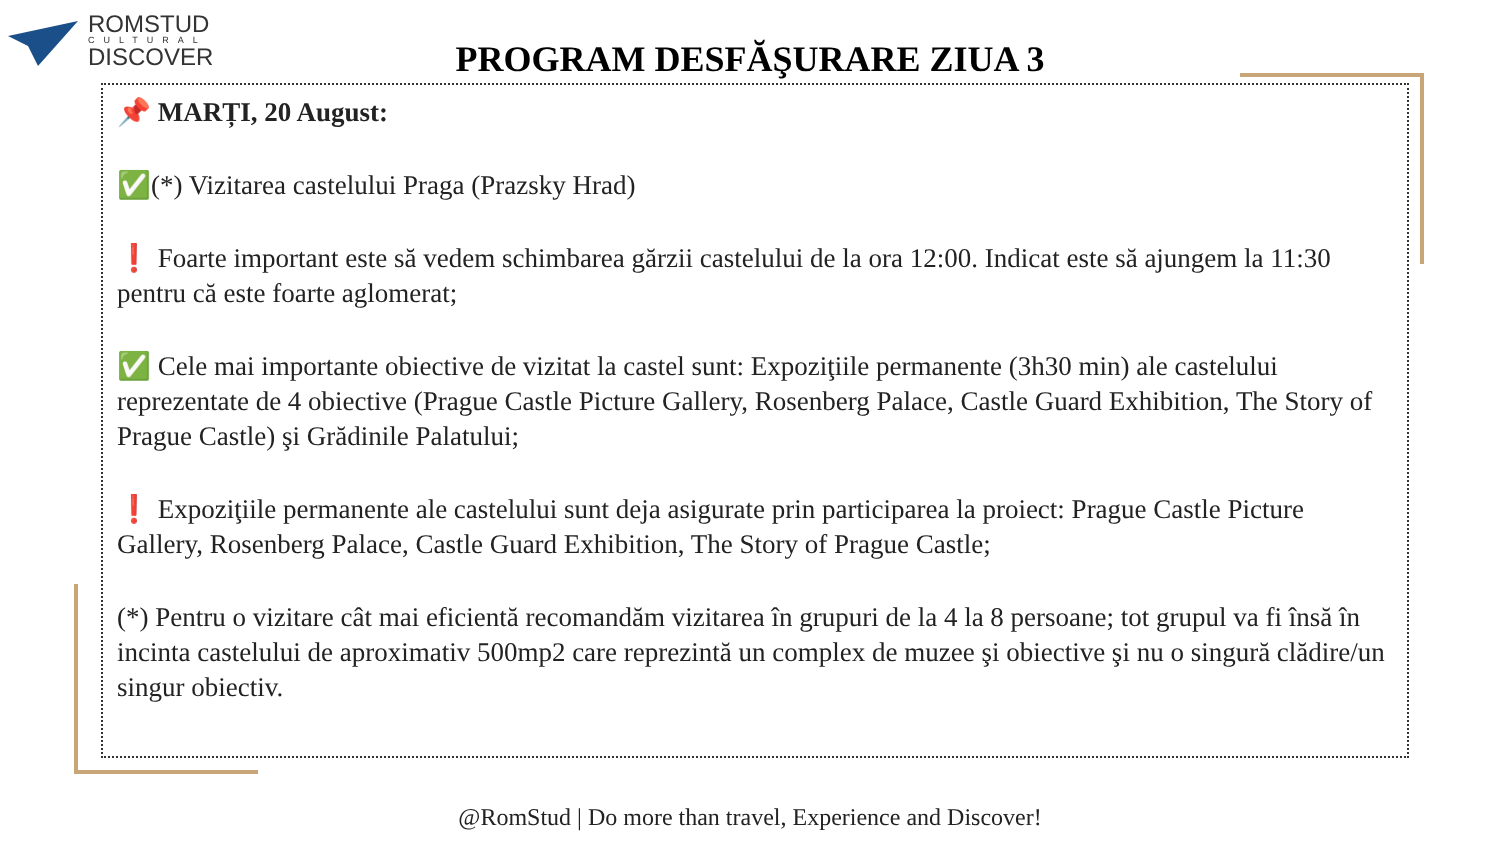ROMSTUD
CULTURAL
DISCOVER
PROGRAM DESFĂŞURARE ZIUA 3
📌 MARȚI, 20 August:
✅(*) Vizitarea castelului Praga (Prazsky Hrad)
❗ Foarte important este să vedem schimbarea gărzii castelului de la ora 12:00. Indicat este să ajungem la 11:30 pentru că este foarte aglomerat;
✅ Cele mai importante obiective de vizitat la castel sunt: Expoziţiile permanente (3h30 min) ale castelului reprezentate de 4 obiective (Prague Castle Picture Gallery, Rosenberg Palace, Castle Guard Exhibition, The Story of Prague Castle) şi Grădinile Palatului;
❗ Expoziţiile permanente ale castelului sunt deja asigurate prin participarea la proiect: Prague Castle Picture Gallery, Rosenberg Palace, Castle Guard Exhibition, The Story of Prague Castle;
(*) Pentru o vizitare cât mai eficientă recomandăm vizitarea în grupuri de la 4 la 8 persoane; tot grupul va fi însă în incinta castelului de aproximativ 500mp2 care reprezintă un complex de muzee şi obiective şi nu o singură clădire/un singur obiectiv.
@RomStud | Do more than travel, Experience and Discover!